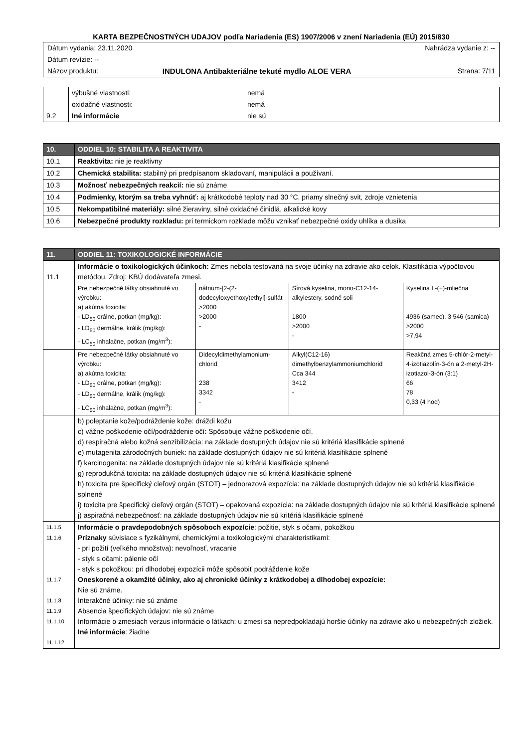KARTA BEZPEČNOSTNÝCH UDAJOV podľa Nariadenia (ES) 1907/2006 v znení Nariadenia (EÚ) 2015/830
| Dátum vydania: 23.11.2020 | | Nahrádza vydanie z: -- |
| Dátum revízie: -- | | |
| Názov produktu: | INDULONA Antibakteriálne tekuté mydlo ALOE VERA | Strana: 7/11 |
| | výbušné vlastnosti: | nemá |
| | oxidačné vlastnosti: | nemá |
| 9.2 | Iné informácie | nie sú |
| 10. | ODDIEL 10: STABILITA A REAKTIVITA |
| 10.1 | Reaktivita: nie je reaktívny |
| 10.2 | Chemická stabilita: stabilný pri predpísanom skladovaní, manipulácii a používaní. |
| 10.3 | Možnosť nebezpečných reakcií: nie sú známe |
| 10.4 | Podmienky, ktorým sa treba vyhnúť: aj krátkodobé teploty nad 30 °C, priamy slnečný svit, zdroje vznietenia |
| 10.5 | Nekompatibilné materiály: silné žieraviny, silné oxidačné činidlá, alkalické kovy |
| 10.6 | Nebezpečné produkty rozkladu: pri termickom rozklade môžu vznikať nebezpečné oxidy uhlíka a dusíka |
| 11. | ODDIEL 11: TOXIKOLOGICKÉ INFORMÁCIE | | | |
| 11.1 | Informácie o toxikologických účinkoch: Zmes nebola testovaná na svoje účinky na zdravie ako celok. Klasifikácia výpočtovou metódou. Zdroj: KBÚ dodávateľa zmesi. | | | |
| | Pre nebezpečné látky obsiahnuté vo výrobku: a) akútna toxicita: - LD<sub>50</sub> orálne, potkan (mg/kg): - LD<sub>50</sub> dermálne, králik (mg/kg): - LC<sub>50</sub> inhalačne, potkan (mg/m<sup>3</sup>): | nátrium-[2-(2-dodecyloxyethoxy)ethyl]-sulfát >2000 >2000 - | Sírová kyselina, mono-C12-14-alkylestery, sodné soli 1800 >2000 - | Kyselina L-(+)-mliečna 4936 (samec), 3 546 (samica) >2000 >7,94 |
| | Pre nebezpečné látky obsiahnuté vo výrobku: a) akútna toxicita: - LD<sub>50</sub> orálne, potkan (mg/kg): - LD<sub>50</sub> dermálne, králik (mg/kg): - LC<sub>50</sub> inhalačne, potkan (mg/m<sup>3</sup>): | Didecyldimethylamonium-chlorid 238 3342 - | Alkyl(C12-16) dimethylbenzylammoniumchlorid Cca 344 3412 - | Reakčná zmes 5-chlór-2-metyl-4-izotiazolín-3-ón a 2-metyl-2H-izotiazol-3-ón (3:1) 66 78 0,33 (4 hod) |
| | b) poleptanie kože/podráždenie kože: dráždi kožu c) vážne poškodenie očí/podráždenie očí: Spôsobuje vážne poškodenie očí. d) respiračná alebo kožná senzibilizácia: na základe dostupných údajov nie sú kritériá klasifikácie splnené e) mutagenita zárodočných buniek: na základe dostupných údajov nie sú kritériá klasifikácie splnené f) karcinogenita: na základe dostupných údajov nie sú kritériá klasifikácie splnené g) reprodukčná toxicita: na základe dostupných údajov nie sú kritériá klasifikácie splnené h) toxicita pre špecifický cieľový orgán (STOT) – jednorazová expozícia: na základe dostupných údajov nie sú kritériá klasifikácie splnené i) toxicita pre špecifický cieľový orgán (STOT) – opakovaná expozícia: na základe dostupných údajov nie sú kritériá klasifikácie splnené j) aspiračná nebezpečnosť: na základe dostupných údajov nie sú kritériá klasifikácie splnené | | | |
| 11.1.5 11.1.6 11.1.7 11.1.8 11.1.9 11.1.10 11.1.12 | Informácie o pravdepodobných spôsoboch expozície : požitie, styk s očami, pokožkou Príznaky súvisiace s fyzikálnymi, chemickými a toxikologickými charakteristikami: - pri požití (veľkého množstva): nevoľnosť, vracanie - styk s očami: pálenie očí - styk s pokožkou: pri dlhodobej expozícii môže spôsobiť podráždenie kože Oneskorené a okamžité účinky, ako aj chronické účinky z krátkodobej a dlhodobej expozície: Nie sú známe. Interakčné účinky: nie sú známe Absencia špecifických údajov: nie sú známe Informácie o zmesiach verzus informácie o látkach: u zmesi sa nepredpokladajú horšie účinky na zdravie ako u nebezpečných zložiek. Iné informácie : žiadne | | | |